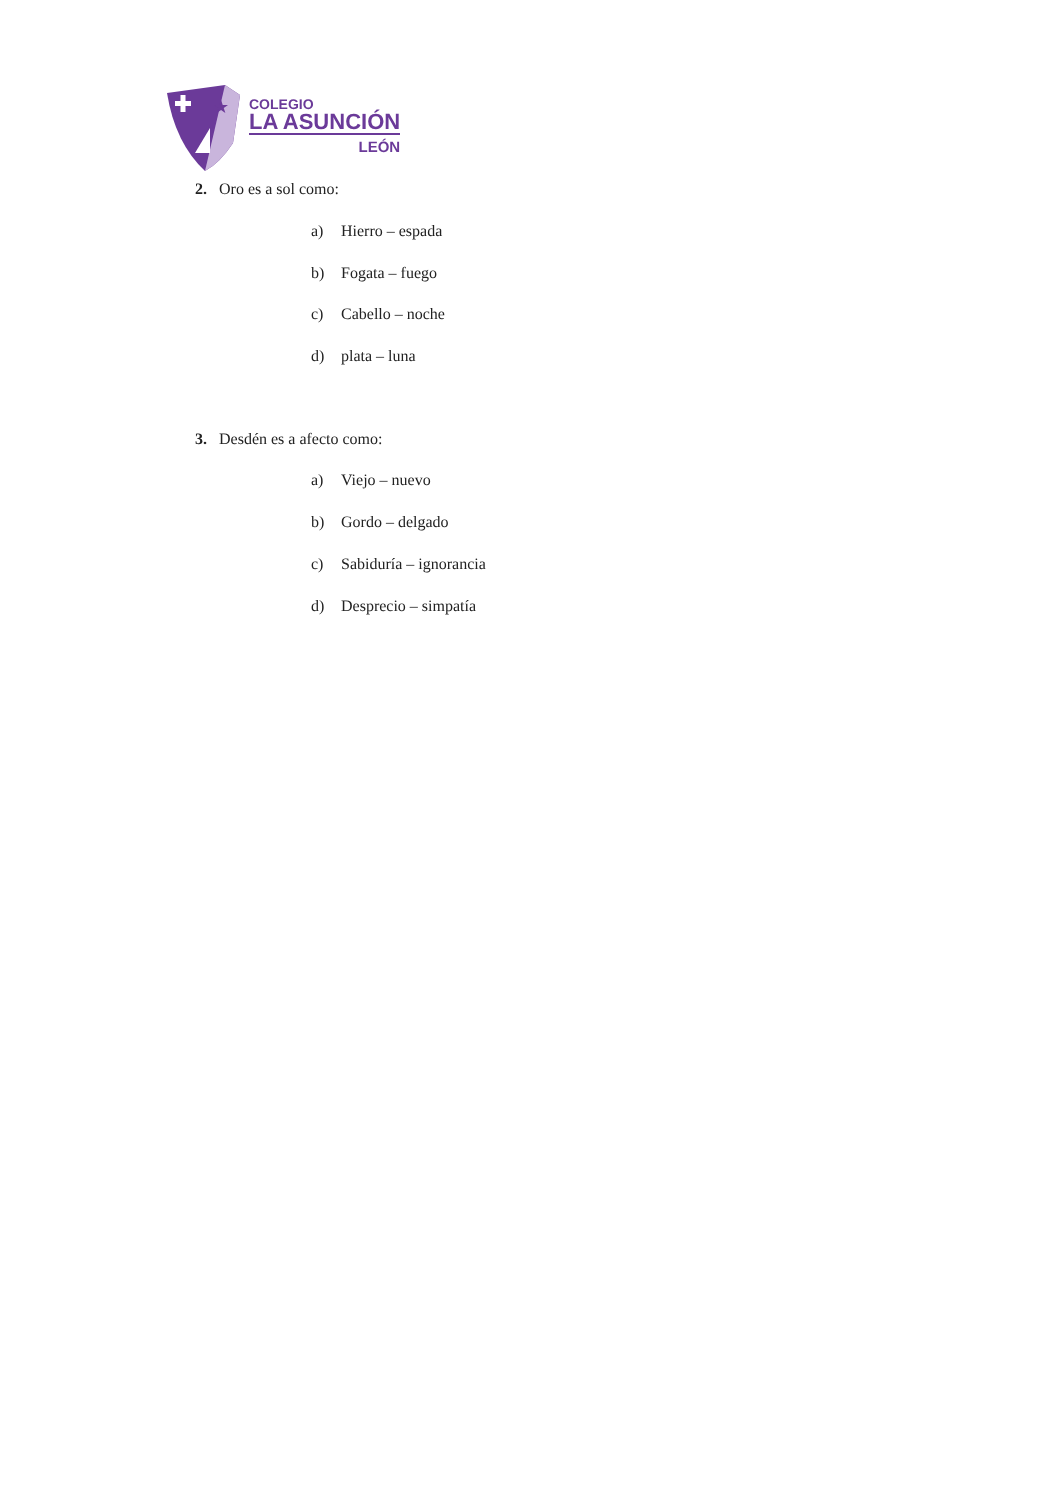★
COLEGIO
LA ASUNCIÓN
LEÓN
2. Oro es a sol como:
a) Hierro – espada
b) Fogata – fuego
c) Cabello – noche
d) plata – luna
3. Desdén es a afecto como:
a) Viejo – nuevo
b) Gordo – delgado
c) Sabiduría – ignorancia
d) Desprecio – simpatía